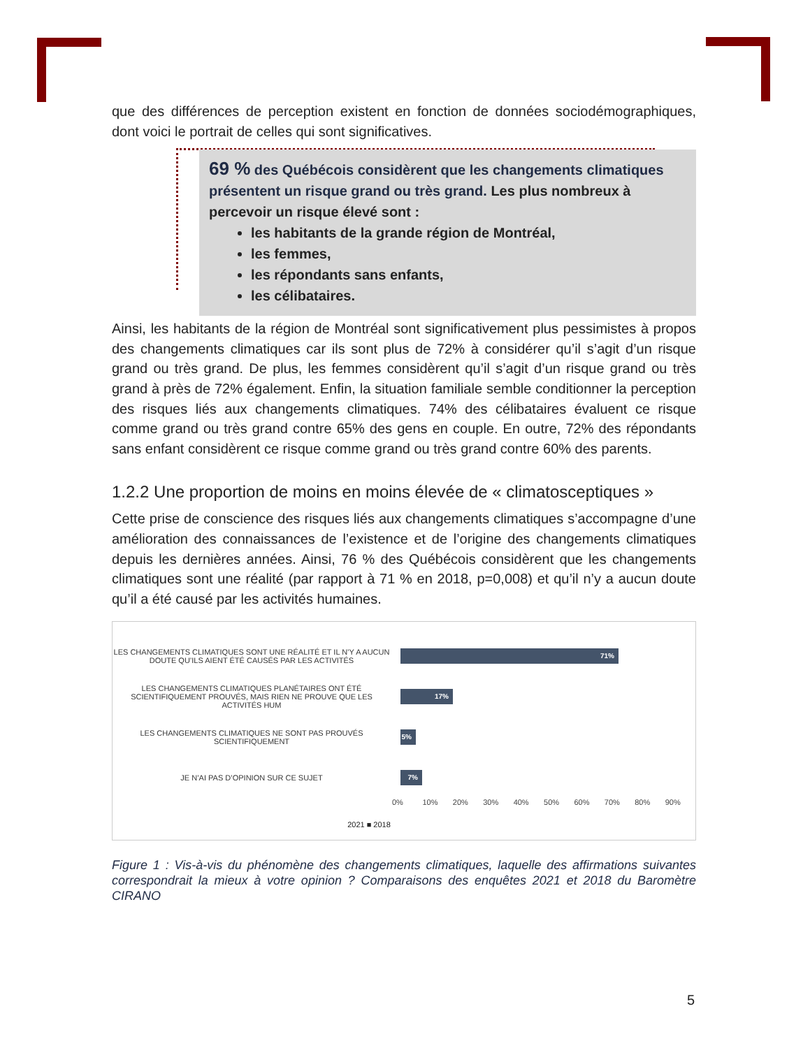que des différences de perception existent en fonction de données sociodémographiques, dont voici le portrait de celles qui sont significatives.
69 % des Québécois considèrent que les changements climatiques présentent un risque grand ou très grand. Les plus nombreux à percevoir un risque élevé sont :
les habitants de la grande région de Montréal,
les femmes,
les répondants sans enfants,
les célibataires.
Ainsi, les habitants de la région de Montréal sont significativement plus pessimistes à propos des changements climatiques car ils sont plus de 72% à considérer qu’il s’agit d’un risque grand ou très grand. De plus, les femmes considèrent qu’il s’agit d’un risque grand ou très grand à près de 72% également. Enfin, la situation familiale semble conditionner la perception des risques liés aux changements climatiques. 74% des célibataires évaluent ce risque comme grand ou très grand contre 65% des gens en couple. En outre, 72% des répondants sans enfant considèrent ce risque comme grand ou très grand contre 60% des parents.
1.2.2 Une proportion de moins en moins élevée de « climatosceptiques »
Cette prise de conscience des risques liés aux changements climatiques s’accompagne d’une amélioration des connaissances de l’existence et de l’origine des changements climatiques depuis les dernières années. Ainsi, 76 % des Québécois considèrent que les changements climatiques sont une réalité (par rapport à 71 % en 2018, p=0,008) et qu’il n’y a aucun doute qu’il a été causé par les activités humaines.
LES CHANGEMENTS CLIMATIQUES SONT UNE RÉALITÉ ET IL N’Y A AUCUN DOUTE QU’ILS AIENT ÉTÉ CAUSÉS PAR LES ACTIVITÉS
71%
LES CHANGEMENTS CLIMATIQUES PLANÉTAIRES ONT ÉTÉ SCIENTIFIQUEMENT PROUVÉS, MAIS RIEN NE PROUVE QUE LES ACTIVITÉS HUM
17%
LES CHANGEMENTS CLIMATIQUES NE SONT PAS PROUVÉS SCIENTIFIQUEMENT
5%
JE N’AI PAS D’OPINION SUR CE SUJET
7%
0% 10% 20% 30% 40% 50% 60% 70% 80% 90%
2021 ■ 2018
Figure 1 : Vis-à-vis du phénomène des changements climatiques, laquelle des affirmations suivantes correspondrait la mieux à votre opinion ? Comparaisons des enquêtes 2021 et 2018 du Baromètre CIRANO
5